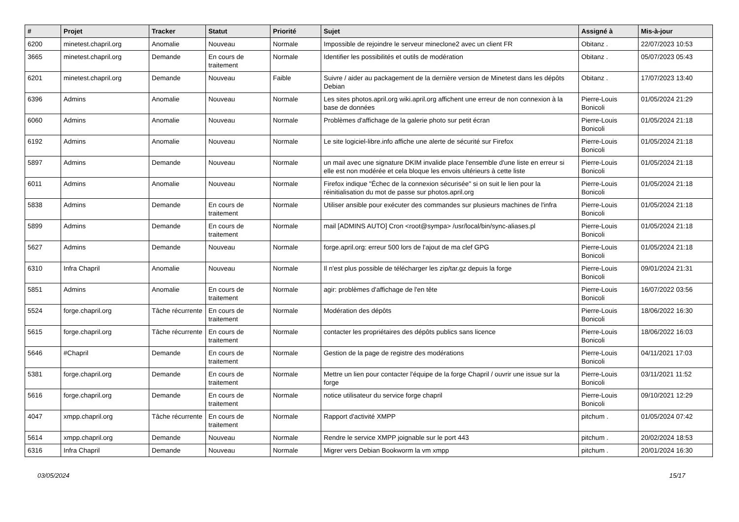| # | Projet | Tracker | Statut | Priorité | Sujet | Assigné à | Mis-à-jour |
| --- | --- | --- | --- | --- | --- | --- | --- |
| 6200 | minetest.chapril.org | Anomalie | Nouveau | Normale | Impossible de rejoindre le serveur mineclone2 avec un client FR | Obitanz . | 22/07/2023 10:53 |
| 3665 | minetest.chapril.org | Demande | En cours de traitement | Normale | Identifier les possibilités et outils de modération | Obitanz . | 05/07/2023 05:43 |
| 6201 | minetest.chapril.org | Demande | Nouveau | Faible | Suivre / aider au packagement de la dernière version de Minetest dans les dépôts Debian | Obitanz . | 17/07/2023 13:40 |
| 6396 | Admins | Anomalie | Nouveau | Normale | Les sites photos.april.org wiki.april.org affichent une erreur de non connexion à la base de données | Pierre-Louis Bonicoli | 01/05/2024 21:29 |
| 6060 | Admins | Anomalie | Nouveau | Normale | Problèmes d'affichage de la galerie photo sur petit écran | Pierre-Louis Bonicoli | 01/05/2024 21:18 |
| 6192 | Admins | Anomalie | Nouveau | Normale | Le site logiciel-libre.info affiche une alerte de sécurité sur Firefox | Pierre-Louis Bonicoli | 01/05/2024 21:18 |
| 5897 | Admins | Demande | Nouveau | Normale | un mail avec une signature DKIM invalide place l'ensemble d'une liste en erreur si elle est non modérée et cela bloque les envois ultérieurs à cette liste | Pierre-Louis Bonicoli | 01/05/2024 21:18 |
| 6011 | Admins | Anomalie | Nouveau | Normale | Firefox indique "Échec de la connexion sécurisée" si on suit le lien pour la réinitialisation du mot de passe sur photos.april.org | Pierre-Louis Bonicoli | 01/05/2024 21:18 |
| 5838 | Admins | Demande | En cours de traitement | Normale | Utiliser ansible pour exécuter des commandes sur plusieurs machines de l'infra | Pierre-Louis Bonicoli | 01/05/2024 21:18 |
| 5899 | Admins | Demande | En cours de traitement | Normale | mail [ADMINS AUTO] Cron <root@sympa> /usr/local/bin/sync-aliases.pl | Pierre-Louis Bonicoli | 01/05/2024 21:18 |
| 5627 | Admins | Demande | Nouveau | Normale | forge.april.org: erreur 500 lors de l'ajout de ma clef GPG | Pierre-Louis Bonicoli | 01/05/2024 21:18 |
| 6310 | Infra Chapril | Anomalie | Nouveau | Normale | Il n'est plus possible de télécharger les zip/tar.gz depuis la forge | Pierre-Louis Bonicoli | 09/01/2024 21:31 |
| 5851 | Admins | Anomalie | En cours de traitement | Normale | agir: problèmes d'affichage de l'en tête | Pierre-Louis Bonicoli | 16/07/2022 03:56 |
| 5524 | forge.chapril.org | Tâche récurrente | En cours de traitement | Normale | Modération des dépôts | Pierre-Louis Bonicoli | 18/06/2022 16:30 |
| 5615 | forge.chapril.org | Tâche récurrente | En cours de traitement | Normale | contacter les propriétaires des dépôts publics sans licence | Pierre-Louis Bonicoli | 18/06/2022 16:03 |
| 5646 | #Chapril | Demande | En cours de traitement | Normale | Gestion de la page de registre des modérations | Pierre-Louis Bonicoli | 04/11/2021 17:03 |
| 5381 | forge.chapril.org | Demande | En cours de traitement | Normale | Mettre un lien pour contacter l'équipe de la forge Chapril / ouvrir une issue sur la forge | Pierre-Louis Bonicoli | 03/11/2021 11:52 |
| 5616 | forge.chapril.org | Demande | En cours de traitement | Normale | notice utilisateur du service forge chapril | Pierre-Louis Bonicoli | 09/10/2021 12:29 |
| 4047 | xmpp.chapril.org | Tâche récurrente | En cours de traitement | Normale | Rapport d'activité XMPP | pitchum . | 01/05/2024 07:42 |
| 5614 | xmpp.chapril.org | Demande | Nouveau | Normale | Rendre le service XMPP joignable sur le port 443 | pitchum . | 20/02/2024 18:53 |
| 6316 | Infra Chapril | Demande | Nouveau | Normale | Migrer vers Debian Bookworm la vm xmpp | pitchum . | 20/01/2024 16:30 |
03/05/2024 15/17